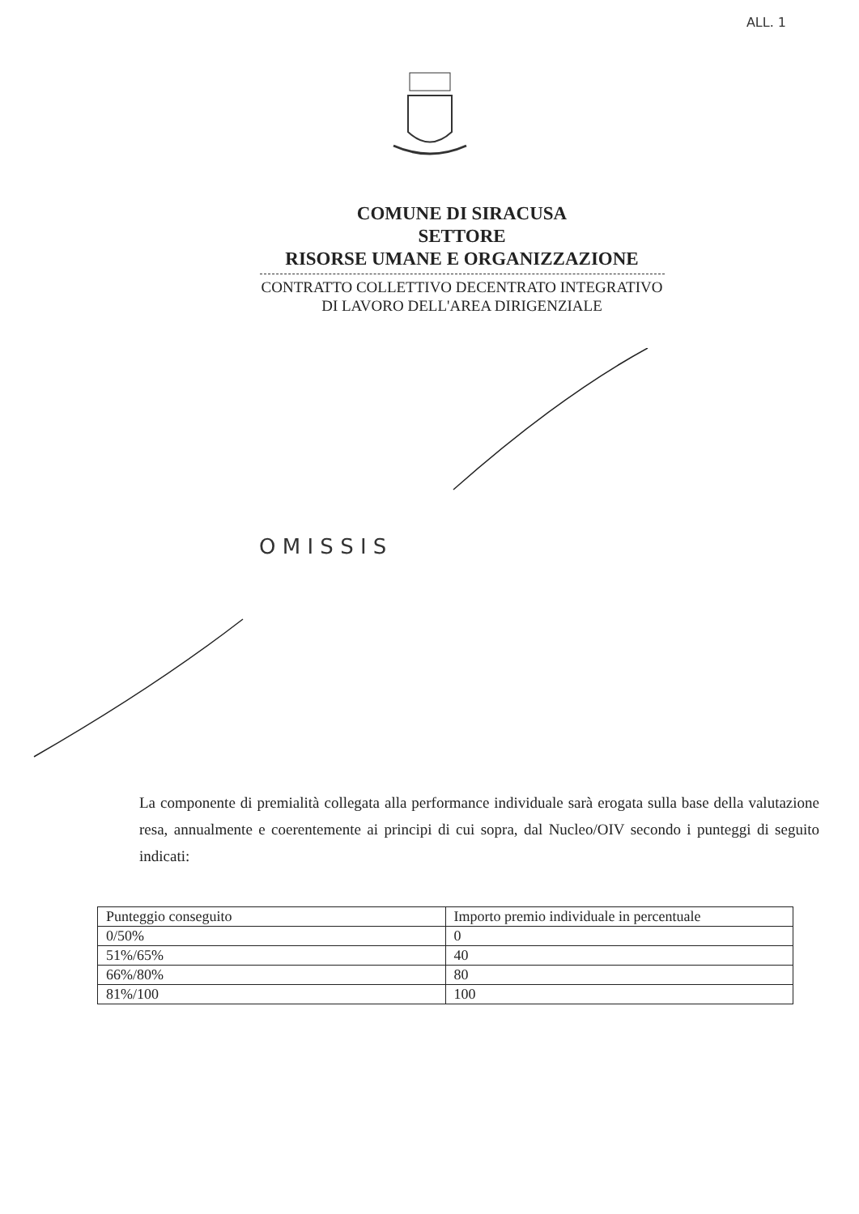ALL. 1
COMUNE DI SIRACUSA
SETTORE
RISORSE UMANE E ORGANIZZAZIONE
CONTRATTO COLLETTIVO DECENTRATO INTEGRATIVO
DI LAVORO DELL'AREA DIRIGENZIALE
O M I S S I S
La componente di premialità collegata alla performance individuale sarà erogata sulla base della valutazione resa, annualmente e coerentemente ai principi di cui sopra, dal Nucleo/OIV secondo i punteggi di seguito indicati:
| Punteggio conseguito | Importo premio individuale in percentuale |
| 0/50% | 0 |
| 51%/65% | 40 |
| 66%/80% | 80 |
| 81%/100 | 100 |